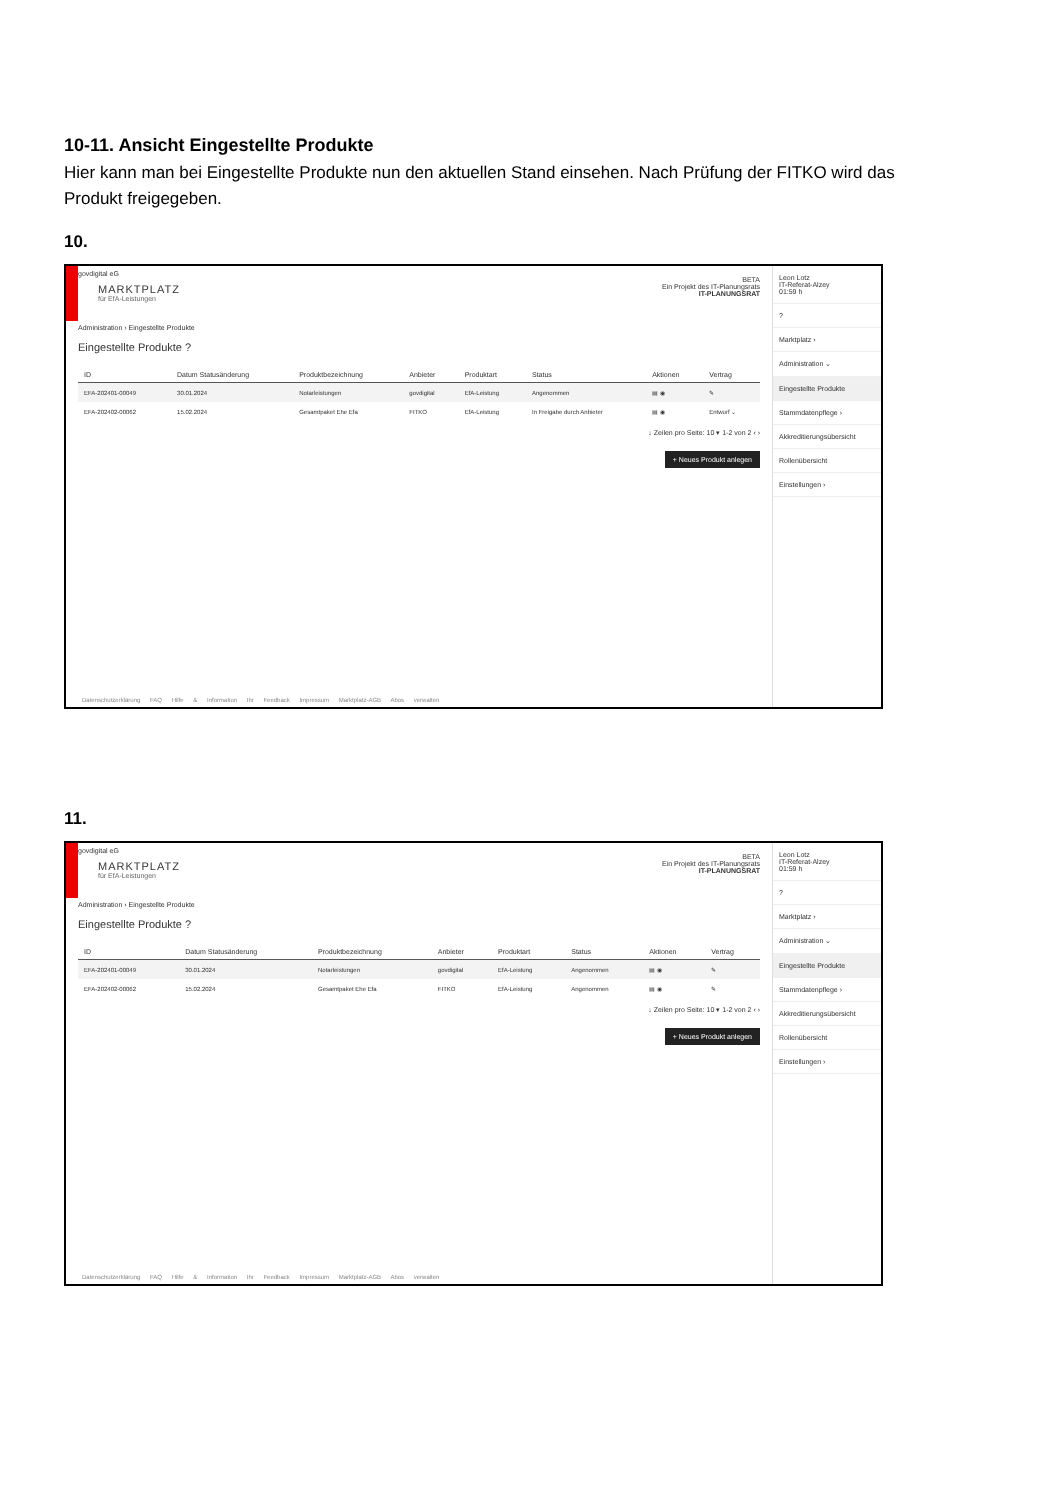10-11. Ansicht Eingestellte Produkte
Hier kann man bei Eingestellte Produkte nun den aktuellen Stand einsehen. Nach Prüfung der FITKO wird das Produkt freigegeben.
10.
govdigital eG
MARKTPLATZ
für EfA-Leistungen
BETA
Ein Projekt des IT-Planungsrats
IT-PLANUNGSRAT
Administration › Eingestellte Produkte
Eingestellte Produkte ?
| ID | Datum Statusänderung | Produktbezeichnung | Anbieter | Produktart | Status | Aktionen | Vertrag |
| --- | --- | --- | --- | --- | --- | --- | --- |
| EFA-202401-00049 | 30.01.2024 | Notarleistungen | govdigital | EfA-Leistung | Angenommen | ▤ ◉ | ✎ |
| EFA-202402-00062 | 15.02.2024 | Gesamtpaket Ehe Efa | FITKO | EfA-Leistung | In Freigabe durch Anbieter | ▤ ◉ | Entwurf ⌄ |
↓ Zeilen pro Seite: 10 ▾ 1-2 von 2 ‹ ›
+ Neues Produkt anlegen
Datenschutzerklärung FAQ Hilfe & Information Ihr Feedback Impressum Marktplatz-AGB Abos verwalten
Leon Lotz
IT-Referat-Alzey
01:59 h
?
Marktplatz ›
Administration ⌄
Eingestellte Produkte
Stammdatenpflege ›
Akkreditierungsübersicht
Rollenübersicht
Einstellungen ›
11.
govdigital eG
MARKTPLATZ
für EfA-Leistungen
BETA
Ein Projekt des IT-Planungsrats
IT-PLANUNGSRAT
Administration › Eingestellte Produkte
Eingestellte Produkte ?
| ID | Datum Statusänderung | Produktbezeichnung | Anbieter | Produktart | Status | Aktionen | Vertrag |
| --- | --- | --- | --- | --- | --- | --- | --- |
| EFA-202401-00049 | 30.01.2024 | Notarleistungen | govdigital | EfA-Leistung | Angenommen | ▤ ◉ | ✎ |
| EFA-202402-00062 | 15.02.2024 | Gesamtpaket Ehe Efa | FITKO | EfA-Leistung | Angenommen | ▤ ◉ | ✎ |
↓ Zeilen pro Seite: 10 ▾ 1-2 von 2 ‹ ›
+ Neues Produkt anlegen
Datenschutzerklärung FAQ Hilfe & Information Ihr Feedback Impressum Marktplatz-AGB Abos verwalten
Leon Lotz
IT-Referat-Alzey
01:59 h
?
Marktplatz ›
Administration ⌄
Eingestellte Produkte
Stammdatenpflege ›
Akkreditierungsübersicht
Rollenübersicht
Einstellungen ›